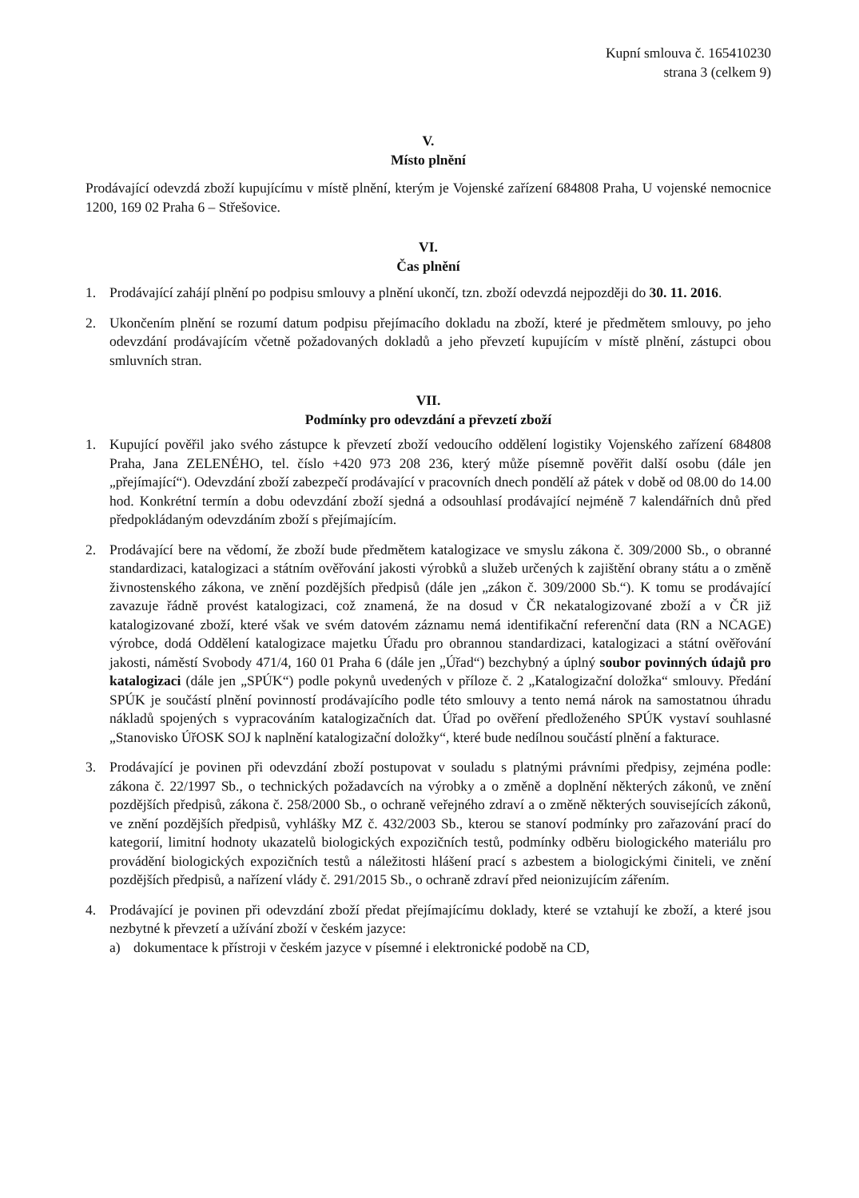Kupní smlouva č. 165410230
strana 3 (celkem 9)
V.
Místo plnění
Prodávající odevzdá zboží kupujícímu v místě plnění, kterým je Vojenské zařízení 684808 Praha, U vojenské nemocnice 1200, 169 02 Praha 6 – Střešovice.
VI.
Čas plnění
1. Prodávající zahájí plnění po podpisu smlouvy a plnění ukončí, tzn. zboží odevzdá nejpozději do 30. 11. 2016.
2. Ukončením plnění se rozumí datum podpisu přejímacího dokladu na zboží, které je předmětem smlouvy, po jeho odevzdání prodávajícím včetně požadovaných dokladů a jeho převzetí kupujícím v místě plnění, zástupci obou smluvních stran.
VII.
Podmínky pro odevzdání a převzetí zboží
1. Kupující pověřil jako svého zástupce k převzetí zboží vedoucího oddělení logistiky Vojenského zařízení 684808 Praha, Jana ZELENÉHO, tel. číslo +420 973 208 236, který může písemně pověřit další osobu (dále jen „přejímající“). Odevzdání zboží zabezpečí prodávající v pracovních dnech pondělí až pátek v době od 08.00 do 14.00 hod. Konkrétní termín a dobu odevzdání zboží sjedná a odsouhlasí prodávající nejméně 7 kalendářních dnů před předpokládaným odevzdáním zboží s přejímajícím.
2. Prodávající bere na vědomí, že zboží bude předmětem katalogizace ve smyslu zákona č. 309/2000 Sb., o obranné standardizaci, katalogizaci a státním ověřování jakosti výrobků a služeb určených k zajištění obrany státu a o změně živnostenského zákona, ve znění pozdějších předpisů (dále jen „zákon č. 309/2000 Sb.“). K tomu se prodávající zavazuje řádně provést katalogizaci, což znamená, že na dosud v ČR nekatalogizované zboží a v ČR již katalogizované zboží, které však ve svém datovém záznamu nemá identifikační referenční data (RN a NCAGE) výrobce, dodá Oddělení katalogizace majetku Úřadu pro obrannou standardizaci, katalogizaci a státní ověřování jakosti, náměstí Svobody 471/4, 160 01 Praha 6 (dále jen „Úřad“) bezchybný a úplný soubor povinných údajů pro katalogizaci (dále jen „SPÚK“) podle pokynů uvedených v příloze č. 2 „Katalogizační doložka“ smlouvy. Předání SPÚK je součástí plnění povinností prodávajícího podle této smlouvy a tento nemá nárok na samostatnou úhradu nákladů spojených s vypracováním katalogizačních dat. Úřad po ověření předloženého SPÚK vystaví souhlasné „Stanovisko ÚřOSK SOJ k naplnění katalogizační doložky“, které bude nedílnou součástí plnění a fakturace.
3. Prodávající je povinen při odevzdání zboží postupovat v souladu s platnými právními předpisy, zejména podle: zákona č. 22/1997 Sb., o technických požadavcích na výrobky a o změně a doplnění některých zákonů, ve znění pozdějších předpisů, zákona č. 258/2000 Sb., o ochraně veřejného zdraví a o změně některých souvisejících zákonů, ve znění pozdějších předpisů, vyhlášky MZ č. 432/2003 Sb., kterou se stanoví podmínky pro zařazování prací do kategorií, limitní hodnoty ukazatelů biologických expozičních testů, podmínky odběru biologického materiálu pro provádění biologických expozičních testů a náležitosti hlášení prací s azbestem a biologickými činiteli, ve znění pozdějších předpisů, a nařízení vlády č. 291/2015 Sb., o ochraně zdraví před neionizujícím zářením.
4. Prodávající je povinen při odevzdání zboží předat přejímajícímu doklady, které se vztahují ke zboží, a které jsou nezbytné k převzetí a užívání zboží v českém jazyce:
a) dokumentace k přístroji v českém jazyce v písemné i elektronické podobě na CD,